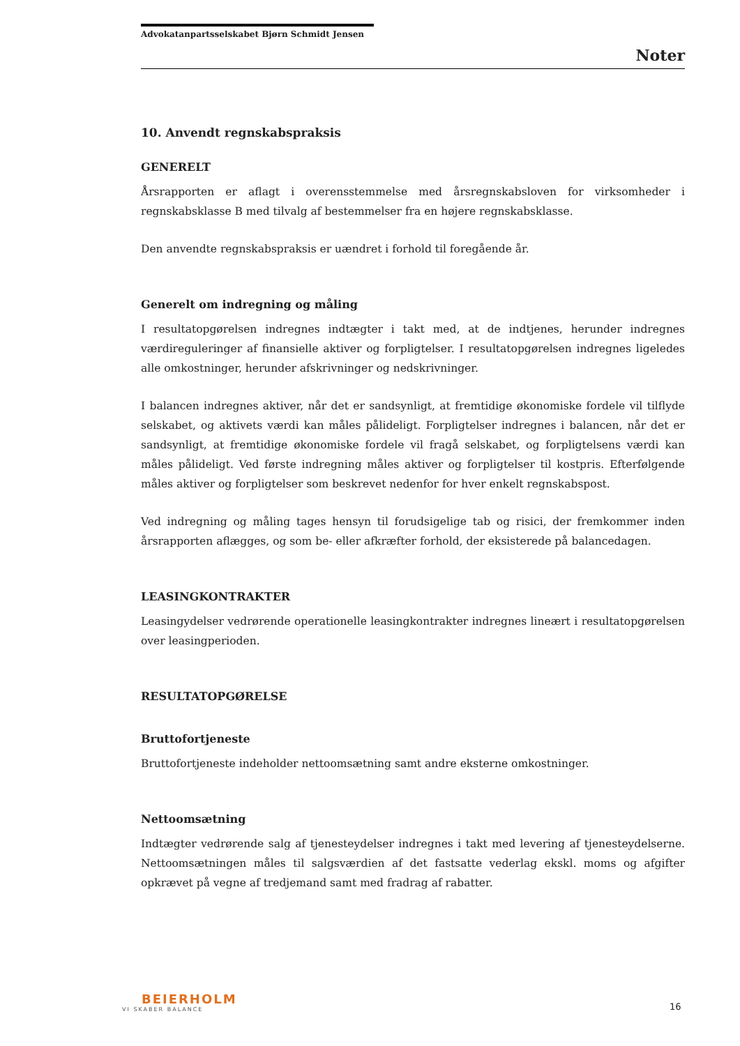Advokatanpartsselskabet Bjørn Schmidt Jensen
Noter
10. Anvendt regnskabspraksis
GENERELT
Årsrapporten er aflagt i overensstemmelse med årsregnskabsloven for virksomheder i regnskabsklasse B med tilvalg af bestemmelser fra en højere regnskabsklasse.
Den anvendte regnskabspraksis er uændret i forhold til foregående år.
Generelt om indregning og måling
I resultatopgørelsen indregnes indtægter i takt med, at de indtjenes, herunder indregnes værdireguleringer af finansielle aktiver og forpligtelser. I resultatopgørelsen indregnes ligeledes alle omkostninger, herunder afskrivninger og nedskrivninger.
I balancen indregnes aktiver, når det er sandsynligt, at fremtidige økonomiske fordele vil tilflyde selskabet, og aktivets værdi kan måles pålideligt. Forpligtelser indregnes i balancen, når det er sandsynligt, at fremtidige økonomiske fordele vil fragå selskabet, og forpligtelsens værdi kan måles pålideligt. Ved første indregning måles aktiver og forpligtelser til kostpris. Efterfølgende måles aktiver og forpligtelser som beskrevet nedenfor for hver enkelt regnskabspost.
Ved indregning og måling tages hensyn til forudsigelige tab og risici, der fremkommer inden årsrapporten aflægges, og som be- eller afkræfter forhold, der eksisterede på balancedagen.
LEASINGKONTRAKTER
Leasingydelser vedrørende operationelle leasingkontrakter indregnes lineært i resultatopgørelsen over leasingperioden.
RESULTATOPGØRELSE
Bruttofortjeneste
Bruttofortjeneste indeholder nettoomsætning samt andre eksterne omkostninger.
Nettoomsætning
Indtægter vedrørende salg af tjenesteydelser indregnes i takt med levering af tjenesteydelserne. Nettoomsætningen måles til salgsværdien af det fastsatte vederlag ekskl. moms og afgifter opkrævet på vegne af tredjemand samt med fradrag af rabatter.
BEIERHOLM
VI SKABER BALANCE
16